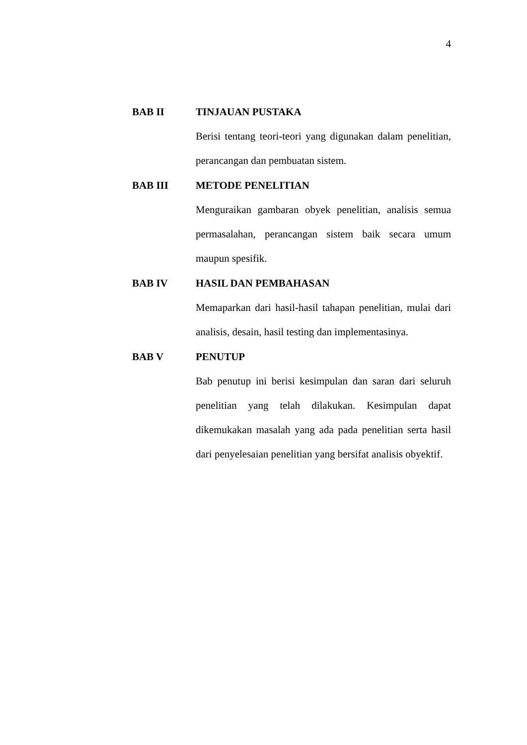4
BAB II TINJAUAN PUSTAKA
Berisi tentang teori-teori yang digunakan dalam penelitian, perancangan dan pembuatan sistem.
BAB III METODE PENELITIAN
Menguraikan gambaran obyek penelitian, analisis semua permasalahan, perancangan sistem baik secara umum maupun spesifik.
BAB IV HASIL DAN PEMBAHASAN
Memaparkan dari hasil-hasil tahapan penelitian, mulai dari analisis, desain, hasil testing dan implementasinya.
BAB V PENUTUP
Bab penutup ini berisi kesimpulan dan saran dari seluruh penelitian yang telah dilakukan. Kesimpulan dapat dikemukakan masalah yang ada pada penelitian serta hasil dari penyelesaian penelitian yang bersifat analisis obyektif.